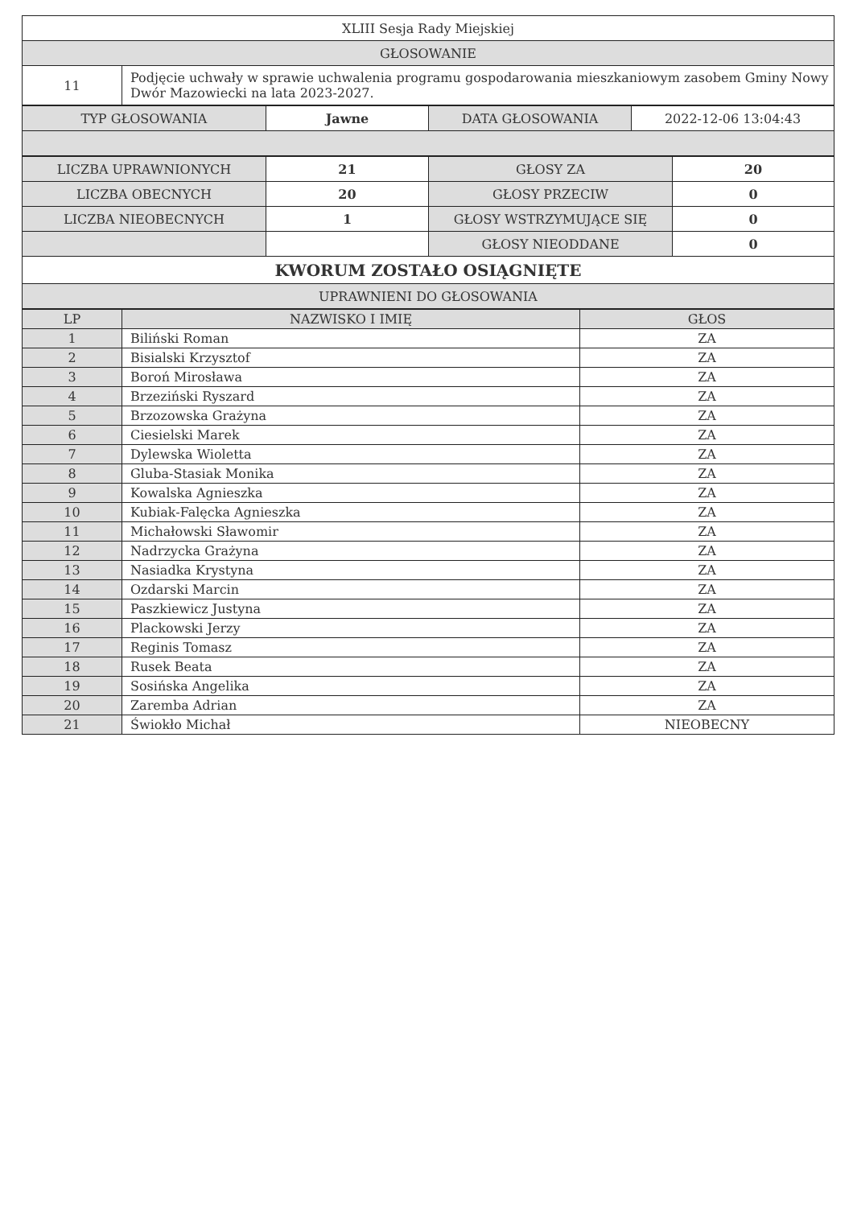| XLIII Sesja Rady Miejskiej | |
| GŁOSOWANIE | |
| 11 | Podjęcie uchwały w sprawie uchwalenia programu gospodarowania mieszkaniowym zasobem Gminy Nowy Dwór Mazowiecki na lata 2023-2027. |
| TYP GŁOSOWANIA | Jawne | DATA GŁOSOWANIA | 2022-12-06 13:04:43 |
| LICZBA UPRAWNIONYCH | 21 | GŁOSY ZA | 20 |
| LICZBA OBECNYCH | 20 | GŁOSY PRZECIW | 0 |
| LICZBA NIEOBECNYCH | 1 | GŁOSY WSTRZYMUJĄCE SIĘ | 0 |
| | | GŁOSY NIEODDANE | 0 |
| KWORUM ZOSTAŁO OSIĄGNIĘTE | | | |
| UPRAWNIENI DO GŁOSOWANIA | | | |
| LP | NAZWISKO I IMIĘ | GŁOS |
| --- | --- | --- |
| 1 | Biliński Roman | ZA |
| 2 | Bisialski Krzysztof | ZA |
| 3 | Boroń Mirosława | ZA |
| 4 | Brzeziński Ryszard | ZA |
| 5 | Brzozowska Grażyna | ZA |
| 6 | Ciesielski Marek | ZA |
| 7 | Dylewska Wioletta | ZA |
| 8 | Gluba-Stasiak Monika | ZA |
| 9 | Kowalska Agnieszka | ZA |
| 10 | Kubiak-Falęcka Agnieszka | ZA |
| 11 | Michałowski Sławomir | ZA |
| 12 | Nadrzycka Grażyna | ZA |
| 13 | Nasiadka Krystyna | ZA |
| 14 | Ozdarski Marcin | ZA |
| 15 | Paszkiewicz Justyna | ZA |
| 16 | Plackowski Jerzy | ZA |
| 17 | Reginis Tomasz | ZA |
| 18 | Rusek Beata | ZA |
| 19 | Sosińska Angelika | ZA |
| 20 | Zaremba Adrian | ZA |
| 21 | Świokło Michał | NIEOBECNY |